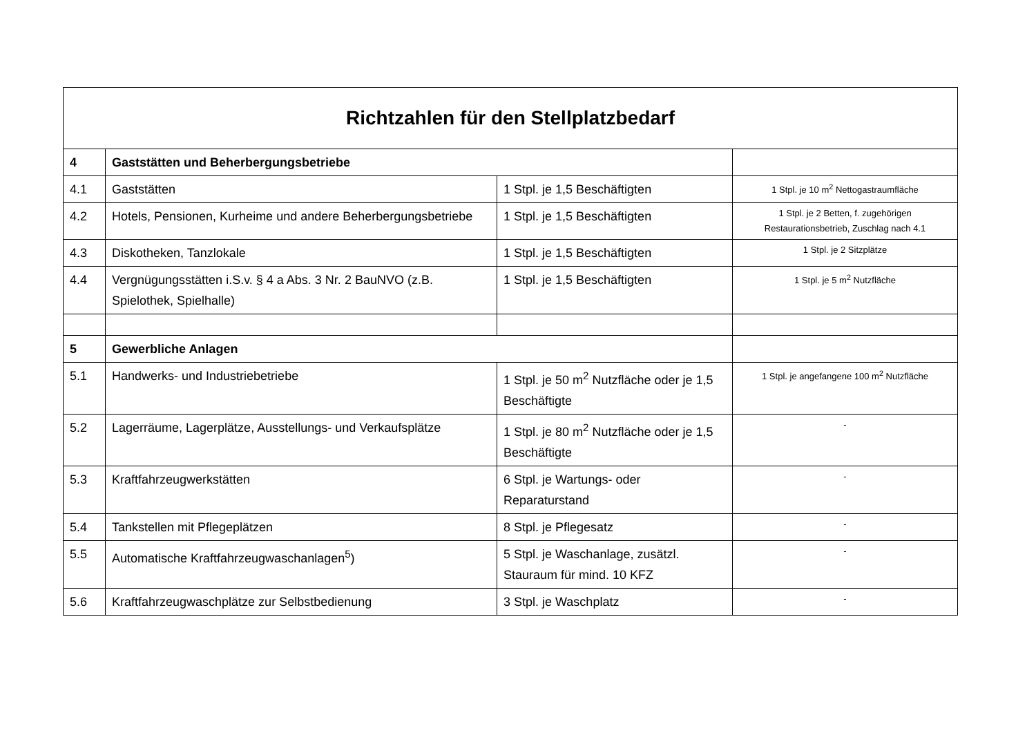| Richtzahlen für den Stellplatzbedarf | | | |
| --- | --- | --- | --- |
| 4 | Gaststätten und Beherbergungsbetriebe | | |
| 4.1 | Gaststätten | 1 Stpl. je 1,5 Beschäftigten | 1 Stpl. je 10 m<sup>2</sup> Nettogastraumfläche |
| 4.2 | Hotels, Pensionen, Kurheime und andere Beherbergungsbetriebe | 1 Stpl. je 1,5 Beschäftigten | 1 Stpl. je 2 Betten, f. zugehörigen Restaurationsbetrieb, Zuschlag nach 4.1 |
| 4.3 | Diskotheken, Tanzlokale | 1 Stpl. je 1,5 Beschäftigten | 1 Stpl. je 2 Sitzplätze |
| 4.4 | Vergnügungsstätten i.S.v. § 4 a Abs. 3 Nr. 2 BauNVO (z.B. Spielothek, Spielhalle) | 1 Stpl. je 1,5 Beschäftigten | 1 Stpl. je 5 m<sup>2</sup> Nutzfläche |
| 5 | Gewerbliche Anlagen | | |
| 5.1 | Handwerks- und Industriebetriebe | 1 Stpl. je 50 m<sup>2</sup> Nutzfläche oder je 1,5 Beschäftigte | 1 Stpl. je angefangene 100 m<sup>2</sup> Nutzfläche |
| 5.2 | Lagerräume, Lagerplätze, Ausstellungs- und Verkaufsplätze | 1 Stpl. je 80 m<sup>2</sup> Nutzfläche oder je 1,5 Beschäftigte | - |
| 5.3 | Kraftfahrzeugwerkstätten | 6 Stpl. je Wartungs- oder Reparaturstand | - |
| 5.4 | Tankstellen mit Pflegeplätzen | 8 Stpl. je Pflegesatz | - |
| 5.5 | Automatische Kraftfahrzeugwaschanlagen<sup>5</sup>) | 5 Stpl. je Waschanlage, zusätzl. Stauraum für mind. 10 KFZ | - |
| 5.6 | Kraftfahrzeugwaschplätze zur Selbstbedienung | 3 Stpl. je Waschplatz | - |